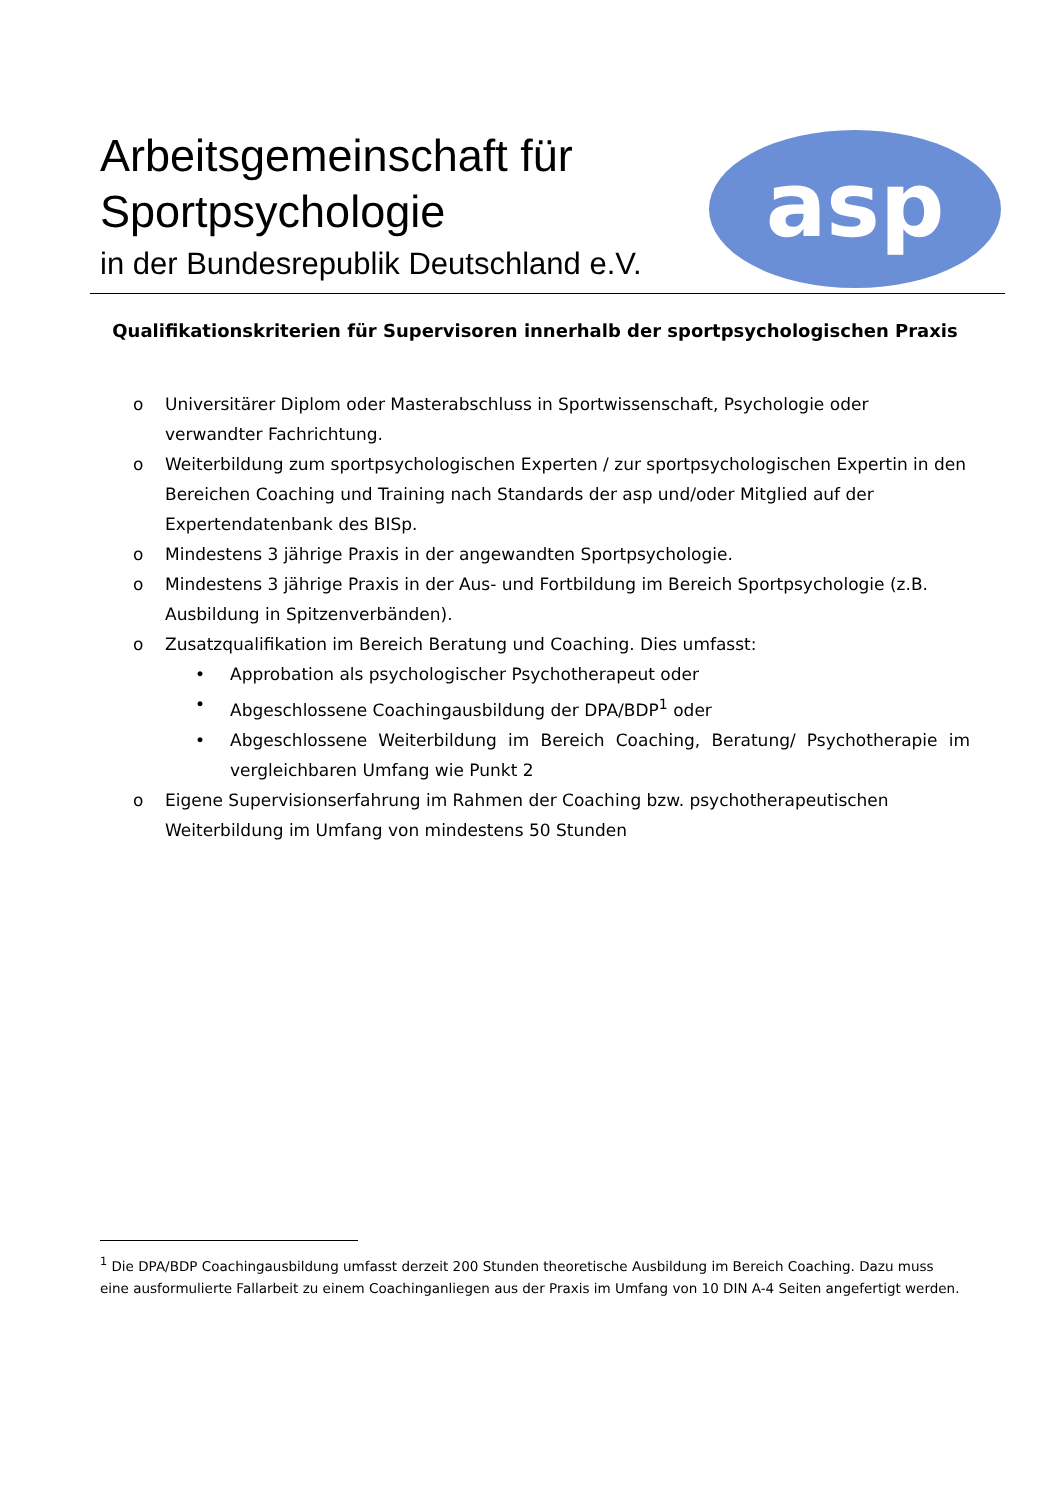Arbeitsgemeinschaft für
Sportpsychologie
in der Bundesrepublik Deutschland e.V.
asp
Qualifikationskriterien für Supervisoren innerhalb der sportpsychologischen Praxis
o Universitärer Diplom oder Masterabschluss in Sportwissenschaft, Psychologie oder verwandter Fachrichtung.
o Weiterbildung zum sportpsychologischen Experten / zur sportpsychologischen Expertin in den Bereichen Coaching und Training nach Standards der asp und/oder Mitglied auf der Expertendatenbank des BISp.
o Mindestens 3 jährige Praxis in der angewandten Sportpsychologie.
o Mindestens 3 jährige Praxis in der Aus- und Fortbildung im Bereich Sportpsychologie (z.B. Ausbildung in Spitzenverbänden).
o Zusatzqualifikation im Bereich Beratung und Coaching. Dies umfasst:
• Approbation als psychologischer Psychotherapeut oder
• Abgeschlossene Coachingausbildung der DPA/BDP<sup>1</sup> oder
• Abgeschlossene Weiterbildung im Bereich Coaching, Beratung/ Psychotherapie im vergleichbaren Umfang wie Punkt 2
o Eigene Supervisionserfahrung im Rahmen der Coaching bzw. psychotherapeutischen Weiterbildung im Umfang von mindestens 50 Stunden
<sup>1</sup> Die DPA/BDP Coachingausbildung umfasst derzeit 200 Stunden theoretische Ausbildung im Bereich Coaching. Dazu muss eine ausformulierte Fallarbeit zu einem Coachinganliegen aus der Praxis im Umfang von 10 DIN A-4 Seiten angefertigt werden.